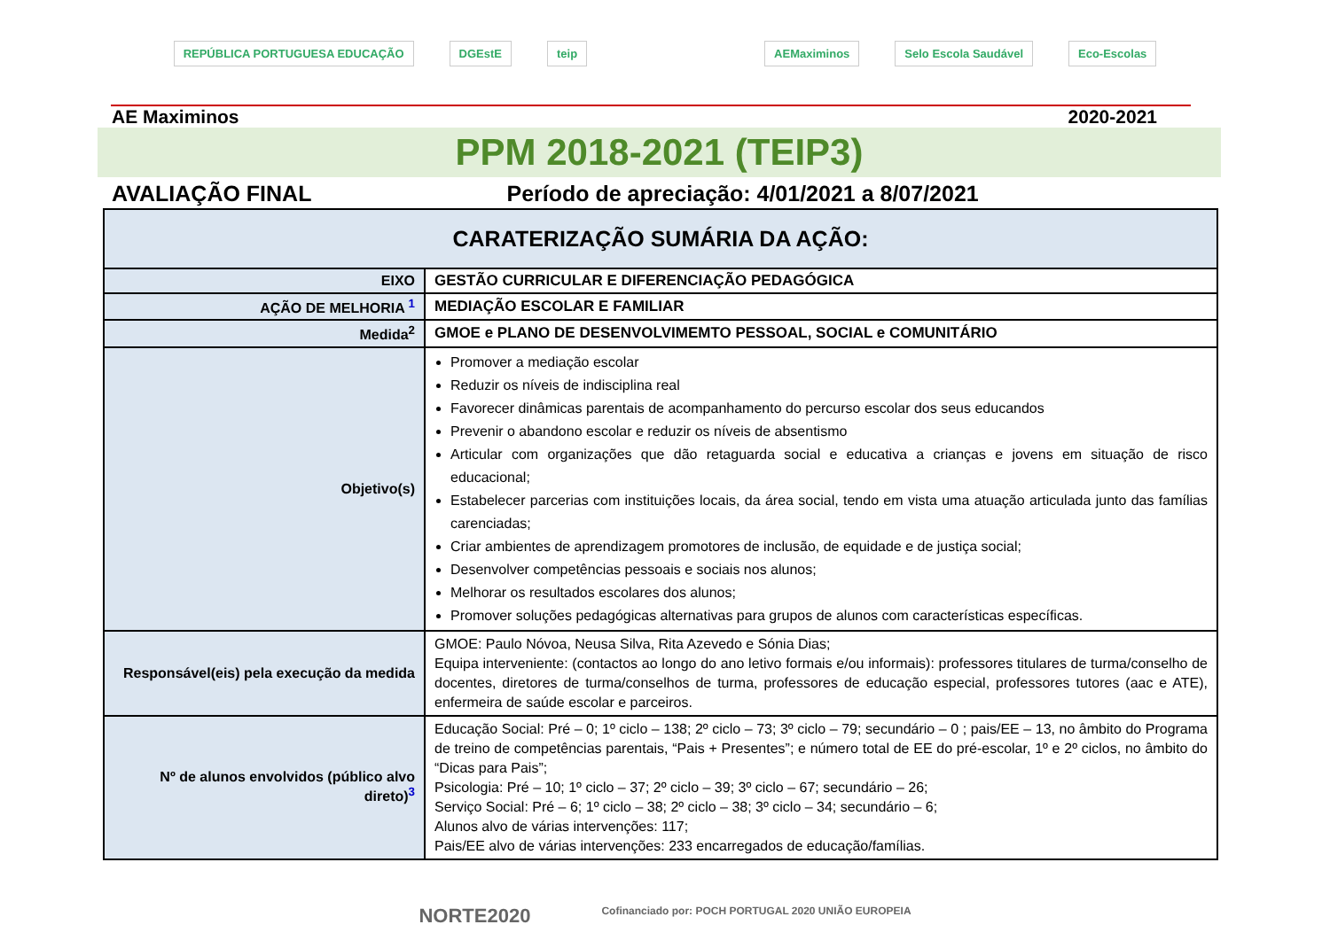REPÚBLICA PORTUGUESA EDUCAÇÃO DGEstE teip AEMaximinos Selo Escola Saudável Eco-Escolas
AE Maximinos 2020-2021
PPM 2018-2021 (TEIP3)
AVALIAÇÃO FINAL Período de apreciação: 4/01/2021 a 8/07/2021
| CARATERIZAÇÃO SUMÁRIA DA AÇÃO: | |
| --- | --- |
| EIXO | GESTÃO CURRICULAR E DIFERENCIAÇÃO PEDAGÓGICA |
| AÇÃO DE MELHORIA <sup>1</sup> | MEDIAÇÃO ESCOLAR E FAMILIAR |
| Medida<sup>2</sup> | GMOE e PLANO DE DESENVOLVIMEMTO PESSOAL, SOCIAL e COMUNITÁRIO |
| Objetivo(s) | Promover a mediação escolar Reduzir os níveis de indisciplina real Favorecer dinâmicas parentais de acompanhamento do percurso escolar dos seus educandos Prevenir o abandono escolar e reduzir os níveis de absentismo Articular com organizações que dão retaguarda social e educativa a crianças e jovens em situação de risco educacional; Estabelecer parcerias com instituições locais, da área social, tendo em vista uma atuação articulada junto das famílias carenciadas; Criar ambientes de aprendizagem promotores de inclusão, de equidade e de justiça social; Desenvolver competências pessoais e sociais nos alunos; Melhorar os resultados escolares dos alunos; Promover soluções pedagógicas alternativas para grupos de alunos com características específicas. |
| Responsável(eis) pela execução da medida | GMOE: Paulo Nóvoa, Neusa Silva, Rita Azevedo e Sónia Dias; Equipa interveniente: (contactos ao longo do ano letivo formais e/ou informais): professores titulares de turma/conselho de docentes, diretores de turma/conselhos de turma, professores de educação especial, professores tutores (aac e ATE), enfermeira de saúde escolar e parceiros. |
| Nº de alunos envolvidos (público alvo direto)<sup>3</sup> | Educação Social: Pré – 0; 1º ciclo – 138; 2º ciclo – 73; 3º ciclo – 79; secundário – 0 ; pais/EE – 13, no âmbito do Programa de treino de competências parentais, “Pais + Presentes”; e número total de EE do pré-escolar, 1º e 2º ciclos, no âmbito do “Dicas para Pais”; Psicologia: Pré – 10; 1º ciclo – 37; 2º ciclo – 39; 3º ciclo – 67; secundário – 26; Serviço Social: Pré – 6; 1º ciclo – 38; 2º ciclo – 38; 3º ciclo – 34; secundário – 6; Alunos alvo de várias intervenções: 117; Pais/EE alvo de várias intervenções: 233 encarregados de educação/famílias. |
NORTE2020 Cofinanciado por: POCH PORTUGAL 2020 UNIÃO EUROPEIA